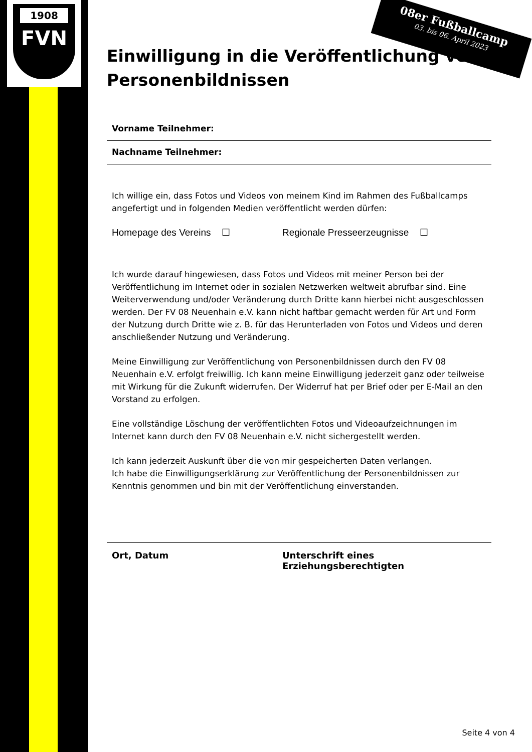1908
FVN
08er Fußballcamp
03. bis 06. April 2023
Einwilligung in die Veröffentlichung von Personenbildnissen
Vorname Teilnehmer:
Nachname Teilnehmer:
Ich willige ein, dass Fotos und Videos von meinem Kind im Rahmen des Fußballcamps angefertigt und in folgenden Medien veröffentlicht werden dürfen:
Homepage des Vereins ☐ Regionale Presseerzeugnisse ☐
Ich wurde darauf hingewiesen, dass Fotos und Videos mit meiner Person bei der Veröffentlichung im Internet oder in sozialen Netzwerken weltweit abrufbar sind. Eine Weiterverwendung und/oder Veränderung durch Dritte kann hierbei nicht ausgeschlossen werden. Der FV 08 Neuenhain e.V. kann nicht haftbar gemacht werden für Art und Form der Nutzung durch Dritte wie z. B. für das Herunterladen von Fotos und Videos und deren anschließender Nutzung und Veränderung.
Meine Einwilligung zur Veröffentlichung von Personenbildnissen durch den FV 08 Neuenhain e.V. erfolgt freiwillig. Ich kann meine Einwilligung jederzeit ganz oder teilweise mit Wirkung für die Zukunft widerrufen. Der Widerruf hat per Brief oder per E-Mail an den Vorstand zu erfolgen.
Eine vollständige Löschung der veröffentlichten Fotos und Videoaufzeichnungen im Internet kann durch den FV 08 Neuenhain e.V. nicht sichergestellt werden.
Ich kann jederzeit Auskunft über die von mir gespeicherten Daten verlangen.
Ich habe die Einwilligungserklärung zur Veröffentlichung der Personenbildnissen zur Kenntnis genommen und bin mit der Veröffentlichung einverstanden.
Ort, Datum Unterschrift eines Erziehungsberechtigten
Seite 4 von 4